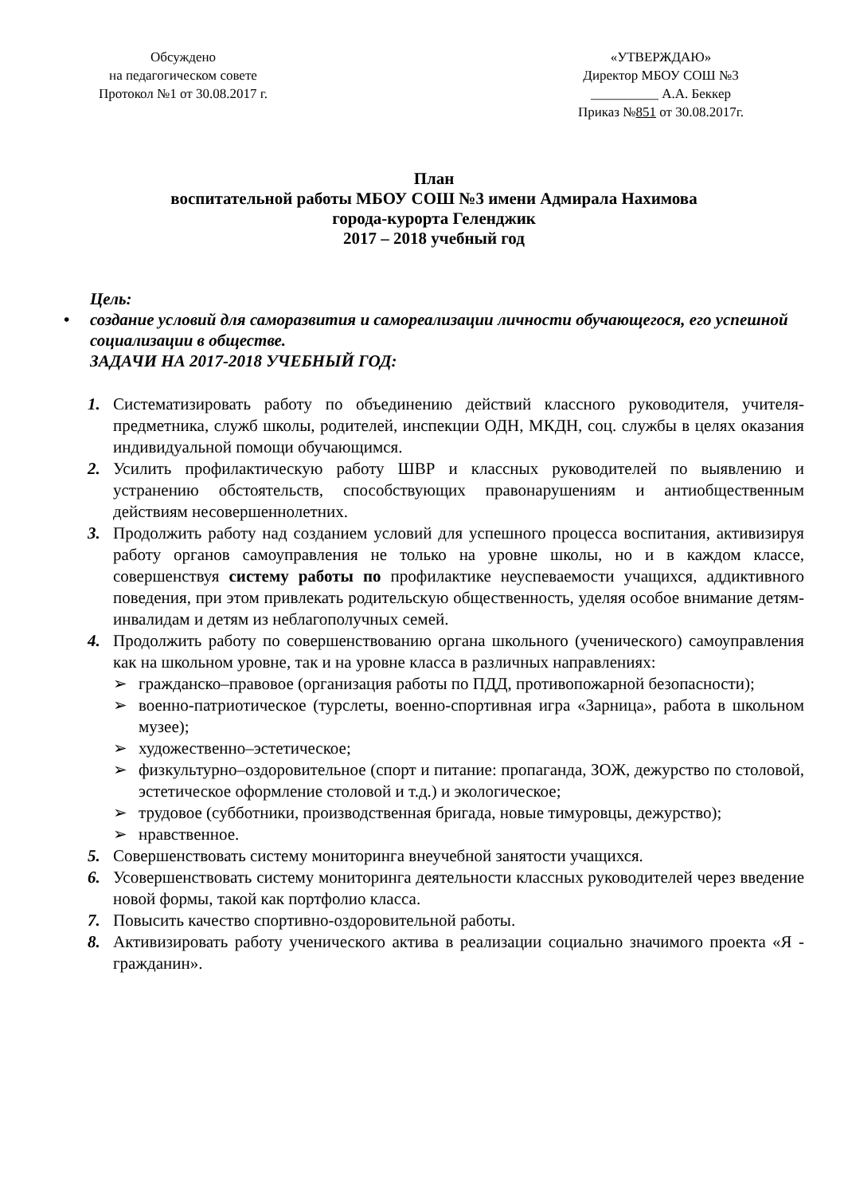Обсуждено
на педагогическом совете
Протокол №1 от 30.08.2017 г.
«УТВЕРЖДАЮ»
Директор МБОУ СОШ №3
__________ А.А. Беккер
Приказ №851 от 30.08.2017г.
План
воспитательной работы МБОУ СОШ №3 имени Адмирала Нахимова
города-курорта Геленджик
2017 – 2018 учебный год
Цель:
• создание условий для саморазвития и самореализации личности обучающегося, его успешной социализации в обществе.
ЗАДАЧИ НА 2017-2018 УЧЕБНЫЙ ГОД:
1. Систематизировать работу по объединению действий классного руководителя, учителя-предметника, служб школы, родителей, инспекции ОДН, МКДН, соц. службы в целях оказания индивидуальной помощи обучающимся.
2. Усилить профилактическую работу ШВР и классных руководителей по выявлению и устранению обстоятельств, способствующих правонарушениям и антиобщественным действиям несовершеннолетних.
3. Продолжить работу над созданием условий для успешного процесса воспитания, активизируя работу органов самоуправления не только на уровне школы, но и в каждом классе, совершенствуя систему работы по профилактике неуспеваемости учащихся, аддиктивного поведения, при этом привлекать родительскую общественность, уделяя особое внимание детям-инвалидам и детям из неблагополучных семей.
4. Продолжить работу по совершенствованию органа школьного (ученического) самоуправления как на школьном уровне, так и на уровне класса в различных направлениях:
➢ гражданско–правовое (организация работы по ПДД, противопожарной безопасности);
➢ военно-патриотическое (турслеты, военно-спортивная игра «Зарница», работа в школьном музее);
➢ художественно–эстетическое;
➢ физкультурно–оздоровительное (спорт и питание: пропаганда, ЗОЖ, дежурство по столовой, эстетическое оформление столовой и т.д.) и экологическое;
➢ трудовое (субботники, производственная бригада, новые тимуровцы, дежурство);
➢ нравственное.
5. Совершенствовать систему мониторинга внеучебной занятости учащихся.
6. Усовершенствовать систему мониторинга деятельности классных руководителей через введение новой формы, такой как портфолио класса.
7. Повысить качество спортивно-оздоровительной работы.
8. Активизировать работу ученического актива в реализации социально значимого проекта «Я - гражданин».